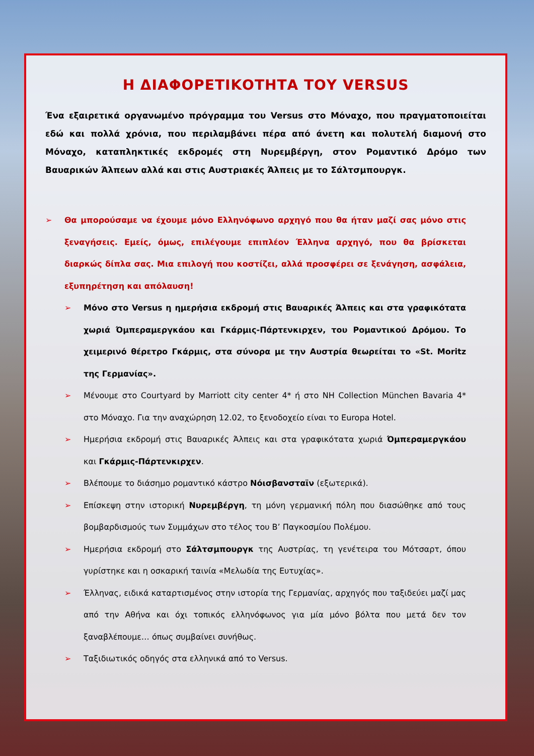Η ΔΙΑΦΟΡΕΤΙΚΟΤΗΤΑ ΤΟΥ VERSUS
Ένα εξαιρετικά οργανωμένο πρόγραμμα του Versus στο Μόναχο, που πραγματοποιείται εδώ και πολλά χρόνια, που περιλαμβάνει πέρα από άνετη και πολυτελή διαμονή στο Μόναχο, καταπληκτικές εκδρομές στη Νυρεμβέργη, στον Ρομαντικό Δρόμο των Βαυαρικών Άλπεων αλλά και στις Αυστριακές Άλπεις με το Σάλτσμπουργκ.
➢ Θα μπορούσαμε να έχουμε μόνο Ελληνόφωνο αρχηγό που θα ήταν μαζί σας μόνο στις ξεναγήσεις. Εμείς, όμως, επιλέγουμε επιπλέον Έλληνα αρχηγό, που θα βρίσκεται διαρκώς δίπλα σας. Μια επιλογή που κοστίζει, αλλά προσφέρει σε ξενάγηση, ασφάλεια, εξυπηρέτηση και απόλαυση!
➢ Μόνο στο Versus η ημερήσια εκδρομή στις Βαυαρικές Άλπεις και στα γραφικότατα χωριά Όμπεραμεργκάου και Γκάρμις-Πάρτενκιρχεν, του Ρομαντικού Δρόμου. Το χειμερινό θέρετρο Γκάρμις, στα σύνορα με την Αυστρία θεωρείται το «St. Moritz της Γερμανίας».
➢ Μένουμε στο Courtyard by Marriott city center 4* ή στο NH Collection München Bavaria 4* στο Μόναχο. Για την αναχώρηση 12.02, το ξενοδοχείο είναι το Europa Hotel.
➢ Ημερήσια εκδρομή στις Βαυαρικές Άλπεις και στα γραφικότατα χωριά Όμπεραμεργκάου και Γκάρμις-Πάρτενκιρχεν.
➢ Βλέπουμε το διάσημο ρομαντικό κάστρο Νόισβανσταϊν (εξωτερικά).
➢ Επίσκεψη στην ιστορική Νυρεμβέργη, τη μόνη γερμανική πόλη που διασώθηκε από τους βομβαρδισμούς των Συμμάχων στο τέλος του Β’ Παγκοσμίου Πολέμου.
➢ Ημερήσια εκδρομή στο Σάλτσμπουργκ της Αυστρίας, τη γενέτειρα του Μότσαρτ, όπου γυρίστηκε και η οσκαρική ταινία «Μελωδία της Ευτυχίας».
➢ Έλληνας, ειδικά καταρτισμένος στην ιστορία της Γερμανίας, αρχηγός που ταξιδεύει μαζί μας από την Αθήνα και όχι τοπικός ελληνόφωνος για μία μόνο βόλτα που μετά δεν τον ξαναβλέπουμε… όπως συμβαίνει συνήθως.
➢ Ταξιδιωτικός οδηγός στα ελληνικά από το Versus.